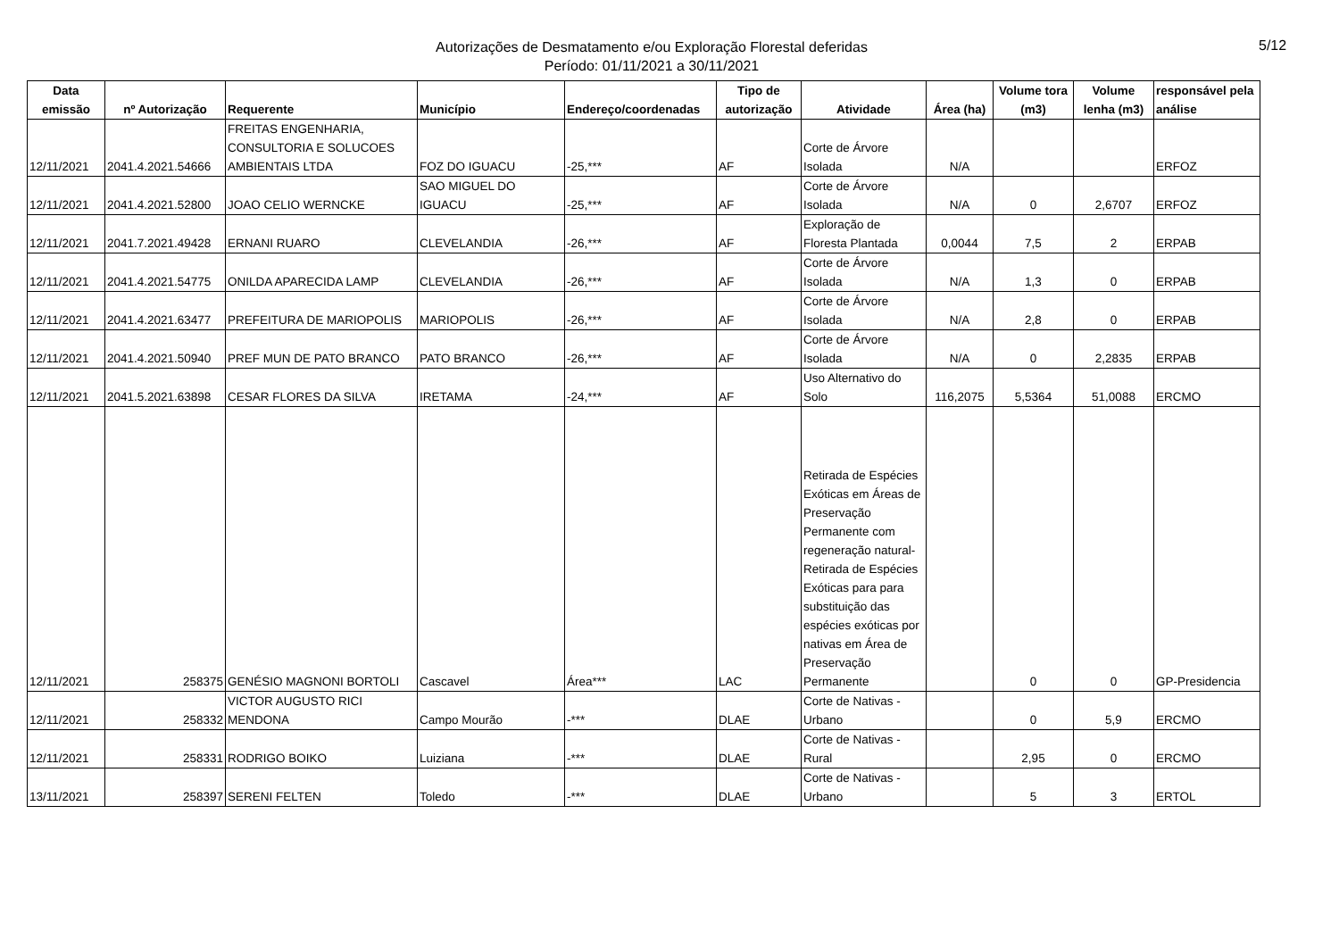Autorizações de Desmatamento e/ou Exploração Florestal deferidas
Período: 01/11/2021 a 30/11/2021
5/12
| Data emissão | nº Autorização | Requerente | Município | Endereço/coordenadas | Tipo de autorização | Atividade | Área (ha) | Volume tora (m3) | Volume lenha (m3) | responsável pela análise |
| --- | --- | --- | --- | --- | --- | --- | --- | --- | --- | --- |
| 12/11/2021 | 2041.4.2021.54666 | FREITAS ENGENHARIA, CONSULTORIA E SOLUCOES AMBIENTAIS LTDA | FOZ DO IGUACU | -25,*** | AF | Corte de Árvore Isolada | N/A | | | ERFOZ |
| 12/11/2021 | 2041.4.2021.52800 | JOAO CELIO WERNCKE | SAO MIGUEL DO IGUACU | -25,*** | AF | Corte de Árvore Isolada | N/A | 0 | 2,6707 | ERFOZ |
| 12/11/2021 | 2041.7.2021.49428 | ERNANI RUARO | CLEVELANDIA | -26,*** | AF | Exploração de Floresta Plantada | 0,0044 | 7,5 | 2 | ERPAB |
| 12/11/2021 | 2041.4.2021.54775 | ONILDA APARECIDA LAMP | CLEVELANDIA | -26,*** | AF | Corte de Árvore Isolada | N/A | 1,3 | 0 | ERPAB |
| 12/11/2021 | 2041.4.2021.63477 | PREFEITURA DE MARIOPOLIS | MARIOPOLIS | -26,*** | AF | Corte de Árvore Isolada | N/A | 2,8 | 0 | ERPAB |
| 12/11/2021 | 2041.4.2021.50940 | PREF MUN DE PATO BRANCO | PATO BRANCO | -26,*** | AF | Corte de Árvore Isolada | N/A | 0 | 2,2835 | ERPAB |
| 12/11/2021 | 2041.5.2021.63898 | CESAR FLORES DA SILVA | IRETAMA | -24,*** | AF | Uso Alternativo do Solo | 116,2075 | 5,5364 | 51,0088 | ERCMO |
| 12/11/2021 | 258375 | GENÉSIO MAGNONI BORTOLI | Cascavel | Área*** | LAC | Retirada de Espécies Exóticas em Áreas de Preservação Permanente com regeneração natural- Retirada de Espécies Exóticas para para substituição das espécies exóticas por nativas em Área de Preservação Permanente | | 0 | 0 | GP-Presidencia |
| 12/11/2021 | 258332 | VICTOR AUGUSTO RICI MENDONA | Campo Mourão | -*** | DLAE | Corte de Nativas - Urbano | | 0 | 5,9 | ERCMO |
| 12/11/2021 | 258331 | RODRIGO BOIKO | Luiziana | -*** | DLAE | Corte de Nativas - Rural | | 2,95 | 0 | ERCMO |
| 13/11/2021 | 258397 | SERENI FELTEN | Toledo | -*** | DLAE | Corte de Nativas - Urbano | | 5 | 3 | ERTOL |